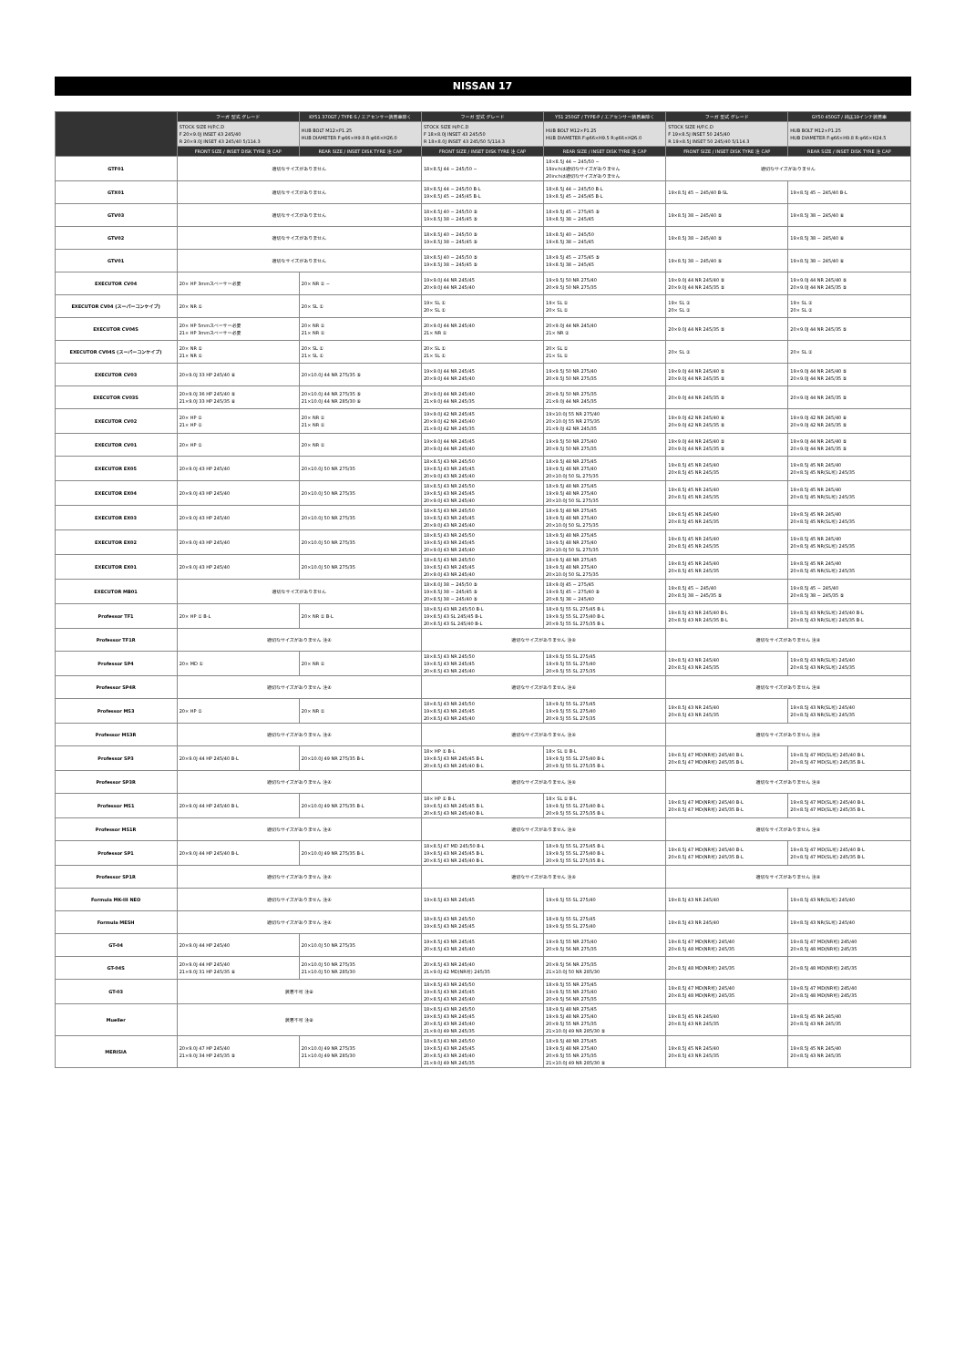NISSAN 17
| | フーガ 型式 グレード | KY51 370GT / TYPE-S / エアセンサー装着車除く | フーガ 型式 グレード | Y51 250GT / TYPE-P / エアセンサー装着車除く | フーガ 型式 グレード | GY50 450GT / 純正19インチ装着車 |
| --- | --- | --- | --- | --- | --- | --- |
| | STOCK SIZE H/P.C.D F 20×9.0J INSET 43 245/40 R 20×9.0J INSET 43 245/40 5/114.3 | HUB BOLT M12×P1.25 HUB DIAMETER F:φ66×H9.8 R:φ66×H26.0 | STOCK SIZE H/P.C.D F 18×8.0J INSET 43 245/50 R 18×8.0J INSET 43 245/50 5/114.3 | HUB BOLT M12×P1.25 HUB DIAMETER F:φ66×H9.5 R:φ66×H26.0 | STOCK SIZE H/P.C.D F 19×8.5J INSET 50 245/40 R 19×8.5J INSET 50 245/40 5/114.3 | HUB BOLT M12×P1.25 HUB DIAMETER F:φ66×H9.8 R:φ66×H24.5 |
| | FRONT SIZE / INSET DISK TYRE 注 CAP | REAR SIZE / INSET DISK TYRE 注 CAP | FRONT SIZE / INSET DISK TYRE 注 CAP | REAR SIZE / INSET DISK TYRE 注 CAP | FRONT SIZE / INSET DISK TYRE 注 CAP | REAR SIZE / INSET DISK TYRE 注 CAP |
| GTF01 | 適切なサイズがありません | | 18×8.5J 44 − 245/50 − | 18×8.5J 44 − 245/50 − 19inchは適切なサイズがありません 20inchは適切なサイズがありません | 適切なサイズがありません | |
| GTX01 | 適切なサイズがありません | | 18×8.5J 44 − 245/50 B-L 19×8.5J 45 − 245/45 B-L | 18×8.5J 44 − 245/50 B-L 19×8.5J 45 − 245/45 B-L | 19×8.5J 45 − 245/40 B-SL | 19×8.5J 45 − 245/40 B-L |
| GTV03 | 適切なサイズがありません | | 18×8.5J 40 − 245/50 ⑤ 19×8.5J 38 − 245/45 ⑤ | 18×9.5J 45 − 275/45 ⑤ 19×8.5J 38 − 245/45 | 19×8.5J 38 − 245/40 ⑤ | 19×8.5J 38 − 245/40 ⑥ |
| GTV02 | 適切なサイズがありません | | 18×8.5J 40 − 245/50 ⑤ 19×8.5J 38 − 245/45 ⑤ | 18×8.5J 40 − 245/50 19×8.5J 38 − 245/45 | 19×8.5J 38 − 245/40 ⑤ | 19×8.5J 38 − 245/40 ⑥ |
| GTV01 | 適切なサイズがありません | | 18×8.5J 40 − 245/50 ⑤ 19×8.5J 38 − 245/45 ⑤ | 18×9.5J 45 − 275/45 ⑤ 19×8.5J 38 − 245/45 | 19×8.5J 38 − 245/40 ⑤ | 19×8.5J 38 − 245/40 ⑥ |
| EXECUTOR CV04 | 20× HP 3mmスペーサー必要 | 20× NR ① − | 19×9.0J 44 NR 245/45 20×9.0J 44 NR 245/40 | 19×9.5J 50 NR 275/40 20×9.5J 50 NR 275/35 | 19×9.0J 44 NR 245/40 ⑤ 20×9.0J 44 NR 245/35 ⑤ | 19×9.0J 44 NR 245/40 ⑤ 20×9.0J 44 NR 245/35 ⑤ |
| EXECUTOR CV04 (スーパーコンケイブ) | 20× NR ① | 20× SL ① | 19× SL ① 20× SL ① | 19× SL ① 20× SL ① | 19× SL ① 20× SL ① | 19× SL ① 20× SL ① |
| EXECUTOR CV04S | 20× HP 5mmスペーサー必要 21× HP 3mmスペーサー必要 | 20× NR ① 21× NR ① | 20×9.0J 44 NR 245/40 21× NR ① | 20×9.0J 44 NR 245/40 21× NR ① | 20×9.0J 44 NR 245/35 ⑤ | 20×9.0J 44 NR 245/35 ⑤ |
| EXECUTOR CV04S (スーパーコンケイブ) | 20× NR ① 21× NR ① | 20× SL ① 21× SL ① | 20× SL ① 21× SL ① | 20× SL ① 21× SL ① | 20× SL ① | 20× SL ① |
| EXECUTOR CV03 | 20×9.0J 33 HP 245/40 ⑥ | 20×10.0J 44 NR 275/35 ⑤ | 19×9.0J 44 NR 245/45 20×9.0J 44 NR 245/40 | 19×9.5J 50 NR 275/40 20×9.5J 50 NR 275/35 | 19×9.0J 44 NR 245/40 ⑤ 20×9.0J 44 NR 245/35 ⑤ | 19×9.0J 44 NR 245/40 ⑤ 20×9.0J 44 NR 245/35 ⑤ |
| EXECUTOR CV03S | 20×9.0J 36 HP 245/40 ⑤ 21×9.0J 33 HP 245/35 ⑥ | 20×10.0J 44 NR 275/35 ⑤ 21×10.0J 44 NR 285/30 ⑥ | 20×9.0J 44 NR 245/40 21×9.0J 44 NR 245/35 | 20×9.5J 50 NR 275/35 21×9.0J 44 NR 245/35 | 20×9.0J 44 NR 245/35 ⑤ | 20×9.0J 44 NR 245/35 ⑤ |
| EXECUTOR CV02 | 20× HP ① 21× HP ① | 20× NR ① 21× NR ① | 19×9.0J 42 NR 245/45 20×9.0J 42 NR 245/40 21×9.0J 42 NR 245/35 | 19×10.0J 55 NR 275/40 20×10.0J 55 NR 275/35 21×9.0J 42 NR 245/35 | 19×9.0J 42 NR 245/40 ⑥ 20×9.0J 42 NR 245/35 ⑤ | 19×9.0J 42 NR 245/40 ⑥ 20×9.0J 42 NR 245/35 ⑤ |
| EXECUTOR CV01 | 20× HP ① | 20× NR ① | 19×9.0J 44 NR 245/45 20×9.0J 44 NR 245/40 | 19×9.5J 50 NR 275/40 20×9.5J 50 NR 275/35 | 19×9.0J 44 NR 245/40 ⑤ 20×9.0J 44 NR 245/35 ⑤ | 19×9.0J 44 NR 245/40 ⑤ 20×9.0J 44 NR 245/35 ⑤ |
| EXECUTOR EX05 | 20×9.0J 43 HP 245/40 | 20×10.0J 50 NR 275/35 | 18×8.5J 43 NR 245/50 19×8.5J 43 NR 245/45 20×9.0J 43 NR 245/40 | 18×9.5J 48 NR 275/45 19×9.5J 48 NR 275/40 20×10.0J 50 SL 275/35 | 19×8.5J 45 NR 245/40 20×8.5J 45 NR 245/35 | 19×8.5J 45 NR 245/40 20×8.5J 45 NR(SL可) 245/35 |
| EXECUTOR EX04 | 20×9.0J 43 HP 245/40 | 20×10.0J 50 NR 275/35 | 18×8.5J 43 NR 245/50 19×8.5J 43 NR 245/45 20×9.0J 43 NR 245/40 | 18×9.5J 48 NR 275/45 19×9.5J 48 NR 275/40 20×10.0J 50 SL 275/35 | 19×8.5J 45 NR 245/40 20×8.5J 45 NR 245/35 | 19×8.5J 45 NR 245/40 20×8.5J 45 NR(SL可) 245/35 |
| EXECUTOR EX03 | 20×9.0J 43 HP 245/40 | 20×10.0J 50 NR 275/35 | 18×8.5J 43 NR 245/50 19×8.5J 43 NR 245/45 20×9.0J 43 NR 245/40 | 18×9.5J 48 NR 275/45 19×9.5J 48 NR 275/40 20×10.0J 50 SL 275/35 | 19×8.5J 45 NR 245/40 20×8.5J 45 NR 245/35 | 19×8.5J 45 NR 245/40 20×8.5J 45 NR(SL可) 245/35 |
| EXECUTOR EX02 | 20×9.0J 43 HP 245/40 | 20×10.0J 50 NR 275/35 | 18×8.5J 43 NR 245/50 19×8.5J 43 NR 245/45 20×9.0J 43 NR 245/40 | 18×9.5J 48 NR 275/45 19×9.5J 48 NR 275/40 20×10.0J 50 SL 275/35 | 19×8.5J 45 NR 245/40 20×8.5J 45 NR 245/35 | 19×8.5J 45 NR 245/40 20×8.5J 45 NR(SL可) 245/35 |
| EXECUTOR EX01 | 20×9.0J 43 HP 245/40 | 20×10.0J 50 NR 275/35 | 18×8.5J 43 NR 245/50 19×8.5J 43 NR 245/45 20×9.0J 43 NR 245/40 | 18×9.5J 48 NR 275/45 19×9.5J 48 NR 275/40 20×10.0J 50 SL 275/35 | 19×8.5J 45 NR 245/40 20×8.5J 45 NR 245/35 | 19×8.5J 45 NR 245/40 20×8.5J 45 NR(SL可) 245/35 |
| EXECUTOR MB01 | 適切なサイズがありません | | 18×8.0J 38 − 245/50 ⑤ 19×8.5J 38 − 245/45 ⑤ 20×8.5J 38 − 245/40 ⑤ | 18×9.0J 45 − 275/45 19×9.5J 45 − 275/40 ⑤ 20×8.5J 38 − 245/40 | 19×8.5J 45 − 245/40 20×8.5J 38 − 245/35 ⑤ | 19×8.5J 45 − 245/40 20×8.5J 38 − 245/35 ⑤ |
| Professor TF1 | 20× HP ① B-L | 20× NR ① B-L | 18×8.5J 43 NR 245/50 B-L 19×8.5J 43 SL 245/45 B-L 20×8.5J 43 SL 245/40 B-L | 18×9.5J 55 SL 275/45 B-L 19×9.5J 55 SL 275/40 B-L 20×9.5J 55 SL 275/35 B-L | 19×8.5J 43 NR 245/40 B-L 20×8.5J 43 NR 245/35 B-L | 19×8.5J 43 NR(SL可) 245/40 B-L 20×8.5J 43 NR(SL可) 245/35 B-L |
| Professor TF1R | 適切なサイズがありません 注④ | | 適切なサイズがありません 注④ | | 適切なサイズがありません 注④ | |
| Professor SP4 | 20× MD ① | 20× NR ① | 18×8.5J 43 NR 245/50 19×8.5J 43 NR 245/45 20×8.5J 43 NR 245/40 | 18×9.5J 55 SL 275/45 19×9.5J 55 SL 275/40 20×9.5J 55 SL 275/35 | 19×8.5J 43 NR 245/40 20×8.5J 43 NR 245/35 | 19×8.5J 43 NR(SL可) 245/40 20×8.5J 43 NR(SL可) 245/35 |
| Professor SP4R | 適切なサイズがありません 注④ | | 適切なサイズがありません 注④ | | 適切なサイズがありません 注④ | |
| Professor MS3 | 20× HP ① | 20× NR ① | 18×8.5J 43 NR 245/50 19×8.5J 43 NR 245/45 20×8.5J 43 NR 245/40 | 18×9.5J 55 SL 275/45 19×9.5J 55 SL 275/40 20×9.5J 55 SL 275/35 | 19×8.5J 43 NR 245/40 20×8.5J 43 NR 245/35 | 19×8.5J 43 NR(SL可) 245/40 20×8.5J 43 NR(SL可) 245/35 |
| Professor MS3R | 適切なサイズがありません 注④ | | 適切なサイズがありません 注④ | | 適切なサイズがありません 注④ | |
| Professor SP3 | 20×9.0J 44 HP 245/40 B-L | 20×10.0J 49 NR 275/35 B-L | 18× HP ① B-L 19×8.5J 43 NR 245/45 B-L 20×8.5J 43 NR 245/40 B-L | 18× SL ① B-L 19×9.5J 55 SL 275/40 B-L 20×9.5J 55 SL 275/35 B-L | 19×8.5J 47 MD(NR可) 245/40 B-L 20×8.5J 47 MD(NR可) 245/35 B-L | 19×8.5J 47 MD(SL可) 245/40 B-L 20×8.5J 47 MD(SL可) 245/35 B-L |
| Professor SP3R | 適切なサイズがありません 注④ | | 適切なサイズがありません 注④ | | 適切なサイズがありません 注④ | |
| Professor MS1 | 20×9.0J 44 HP 245/40 B-L | 20×10.0J 49 NR 275/35 B-L | 18× HP ① B-L 19×8.5J 43 NR 245/45 B-L 20×8.5J 43 NR 245/40 B-L | 18× SL ① B-L 19×9.5J 55 SL 275/40 B-L 20×9.5J 55 SL 275/35 B-L | 19×8.5J 47 MD(NR可) 245/40 B-L 20×8.5J 47 MD(NR可) 245/35 B-L | 19×8.5J 47 MD(SL可) 245/40 B-L 20×8.5J 47 MD(SL可) 245/35 B-L |
| Professor MS1R | 適切なサイズがありません 注④ | | 適切なサイズがありません 注④ | | 適切なサイズがありません 注④ | |
| Professor SP1 | 20×9.0J 44 HP 245/40 B-L | 20×10.0J 49 NR 275/35 B-L | 18×8.5J 47 MD 245/50 B-L 19×8.5J 43 NR 245/45 B-L 20×8.5J 43 NR 245/40 B-L | 18×9.5J 55 SL 275/45 B-L 19×9.5J 55 SL 275/40 B-L 20×9.5J 55 SL 275/35 B-L | 19×8.5J 47 MD(NR可) 245/40 B-L 20×8.5J 47 MD(NR可) 245/35 B-L | 19×8.5J 47 MD(SL可) 245/40 B-L 20×8.5J 47 MD(SL可) 245/35 B-L |
| Professor SP1R | 適切なサイズがありません 注④ | | 適切なサイズがありません 注④ | | 適切なサイズがありません 注④ | |
| Formula MK-III NEO | 適切なサイズがありません 注④ | | 19×8.5J 43 NR 245/45 | 19×9.5J 55 SL 275/40 | 19×8.5J 43 NR 245/40 | 19×8.5J 43 NR(SL可) 245/40 |
| Formula MESH | 適切なサイズがありません 注④ | | 18×8.5J 43 NR 245/50 19×8.5J 43 NR 245/45 | 18×9.5J 55 SL 275/45 19×9.5J 55 SL 275/40 | 19×8.5J 43 NR 245/40 | 19×8.5J 43 NR(SL可) 245/40 |
| GT-04 | 20×9.0J 44 HP 245/40 | 20×10.0J 50 NR 275/35 | 19×8.5J 43 NR 245/45 20×8.5J 43 NR 245/40 | 19×9.5J 55 NR 275/40 20×9.5J 56 NR 275/35 | 19×8.5J 47 MD(NR可) 245/40 20×8.5J 48 MD(NR可) 245/35 | 19×8.5J 47 MD(NR可) 245/40 20×8.5J 48 MD(NR可) 245/35 |
| GT-04S | 20×9.0J 44 HP 245/40 21×9.0J 31 HP 245/35 ⑥ | 20×10.0J 50 NR 275/35 21×10.0J 50 NR 285/30 | 20×8.5J 43 NR 245/40 21×9.0J 42 MD(NR可) 245/35 | 20×9.5J 56 NR 275/35 21×10.0J 50 NR 285/30 | 20×8.5J 48 MD(NR可) 245/35 | 20×8.5J 48 MD(NR可) 245/35 |
| GT-03 | 装着不可 注⑧ | | 18×8.5J 43 NR 245/50 19×8.5J 43 NR 245/45 20×8.5J 43 NR 245/40 | 18×9.5J 55 NR 275/45 19×9.5J 55 NR 275/40 20×9.5J 56 NR 275/35 | 19×8.5J 47 MD(NR可) 245/40 20×8.5J 48 MD(NR可) 245/35 | 19×8.5J 47 MD(NR可) 245/40 20×8.5J 48 MD(NR可) 245/35 |
| Mueller | 装着不可 注⑧ | | 18×8.5J 43 NR 245/50 19×8.5J 43 NR 245/45 20×8.5J 43 NR 245/40 21×9.0J 49 NR 245/35 | 18×9.5J 48 NR 275/45 19×9.5J 48 NR 275/40 20×9.5J 55 NR 275/35 21×10.0J 49 NR 285/30 ⑤ | 19×8.5J 45 NR 245/40 20×8.5J 43 NR 245/35 | 19×8.5J 45 NR 245/40 20×8.5J 43 NR 245/35 |
| MERISIA | 20×9.0J 47 HP 245/40 21×9.0J 34 HP 245/35 ⑤ | 20×10.0J 49 NR 275/35 21×10.0J 49 NR 285/30 | 18×8.5J 43 NR 245/50 19×8.5J 43 NR 245/45 20×8.5J 43 NR 245/40 21×9.0J 49 NR 245/35 | 18×9.5J 48 NR 275/45 19×9.5J 48 NR 275/40 20×9.5J 55 NR 275/35 21×10.0J 49 NR 285/30 ⑤ | 19×8.5J 45 NR 245/40 20×8.5J 43 NR 245/35 | 19×8.5J 45 NR 245/40 20×8.5J 43 NR 245/35 |